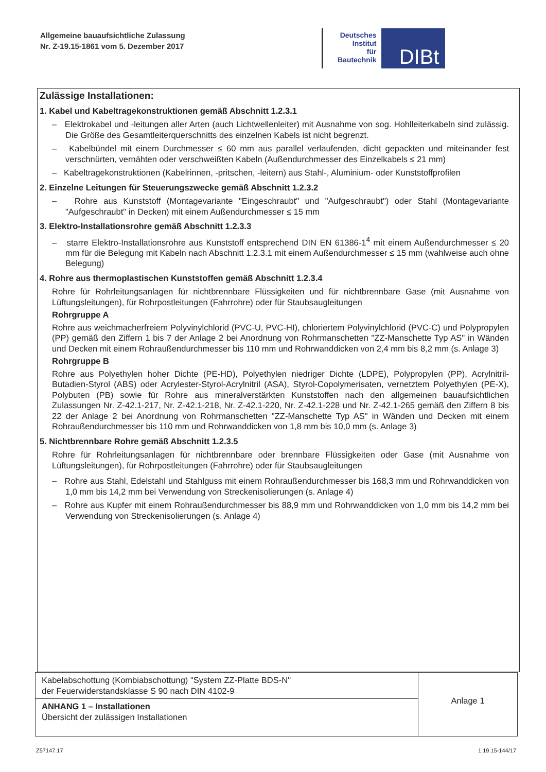Allgemeine bauaufsichtliche Zulassung
Nr. Z-19.15-1861 vom 5. Dezember 2017
Deutsches
Institut
für
Bautechnik
DIBt
Zulässige Installationen:
1. Kabel und Kabeltragekonstruktionen gemäß Abschnitt 1.2.3.1
– Elektrokabel und -leitungen aller Arten (auch Lichtwellenleiter) mit Ausnahme von sog. Hohlleiterkabeln sind zulässig. Die Größe des Gesamtleiterquerschnitts des einzelnen Kabels ist nicht begrenzt.
– Kabelbündel mit einem Durchmesser ≤ 60 mm aus parallel verlaufenden, dicht gepackten und miteinander fest verschnürten, vernähten oder verschweißten Kabeln (Außendurchmesser des Einzelkabels ≤ 21 mm)
– Kabeltragekonstruktionen (Kabelrinnen, -pritschen, -leitern) aus Stahl-, Aluminium- oder Kunststoffprofilen
2. Einzelne Leitungen für Steuerungszwecke gemäß Abschnitt 1.2.3.2
– Rohre aus Kunststoff (Montagevariante "Eingeschraubt" und "Aufgeschraubt") oder Stahl (Montagevariante "Aufgeschraubt" in Decken) mit einem Außendurchmesser ≤ 15 mm
3. Elektro-Installationsrohre gemäß Abschnitt 1.2.3.3
– starre Elektro-Installationsrohre aus Kunststoff entsprechend DIN EN 61386-1<sup>4</sup> mit einem Außendurchmesser ≤ 20 mm für die Belegung mit Kabeln nach Abschnitt 1.2.3.1 mit einem Außendurchmesser ≤ 15 mm (wahlweise auch ohne Belegung)
4. Rohre aus thermoplastischen Kunststoffen gemäß Abschnitt 1.2.3.4
Rohre für Rohrleitungsanlagen für nichtbrennbare Flüssigkeiten und für nichtbrennbare Gase (mit Ausnahme von Lüftungsleitungen), für Rohrpostleitungen (Fahrrohre) oder für Staubsaugleitungen
Rohrgruppe A
Rohre aus weichmacherfreiem Polyvinylchlorid (PVC-U, PVC-HI), chloriertem Polyvinylchlorid (PVC-C) und Polypropylen (PP) gemäß den Ziffern 1 bis 7 der Anlage 2 bei Anordnung von Rohrmanschetten "ZZ-Manschette Typ AS" in Wänden und Decken mit einem Rohraußendurchmesser bis 110 mm und Rohrwanddicken von 2,4 mm bis 8,2 mm (s. Anlage 3)
Rohrgruppe B
Rohre aus Polyethylen hoher Dichte (PE-HD), Polyethylen niedriger Dichte (LDPE), Polypropylen (PP), Acrylnitril-Butadien-Styrol (ABS) oder Acrylester-Styrol-Acrylnitril (ASA), Styrol-Copolymerisaten, vernetztem Polyethylen (PE-X), Polybuten (PB) sowie für Rohre aus mineralverstärkten Kunststoffen nach den allgemeinen bauaufsichtlichen Zulassungen Nr. Z-42.1-217, Nr. Z-42.1-218, Nr. Z-42.1-220, Nr. Z-42.1-228 und Nr. Z-42.1-265 gemäß den Ziffern 8 bis 22 der Anlage 2 bei Anordnung von Rohrmanschetten "ZZ-Manschette Typ AS" in Wänden und Decken mit einem Rohraußendurchmesser bis 110 mm und Rohrwanddicken von 1,8 mm bis 10,0 mm (s. Anlage 3)
5. Nichtbrennbare Rohre gemäß Abschnitt 1.2.3.5
Rohre für Rohrleitungsanlagen für nichtbrennbare oder brennbare Flüssigkeiten oder Gase (mit Ausnahme von Lüftungsleitungen), für Rohrpostleitungen (Fahrrohre) oder für Staubsaugleitungen
– Rohre aus Stahl, Edelstahl und Stahlguss mit einem Rohraußendurchmesser bis 168,3 mm und Rohrwanddicken von 1,0 mm bis 14,2 mm bei Verwendung von Streckenisolierungen (s. Anlage 4)
– Rohre aus Kupfer mit einem Rohraußendurchmesser bis 88,9 mm und Rohrwanddicken von 1,0 mm bis 14,2 mm bei Verwendung von Streckenisolierungen (s. Anlage 4)
Kabelabschottung (Kombiabschottung) "System ZZ-Platte BDS-N"
der Feuerwiderstandsklasse S 90 nach DIN 4102-9
ANHANG 1 – Installationen
Übersicht der zulässigen Installationen
Anlage 1
Z57147.17 1.19.15-144/17